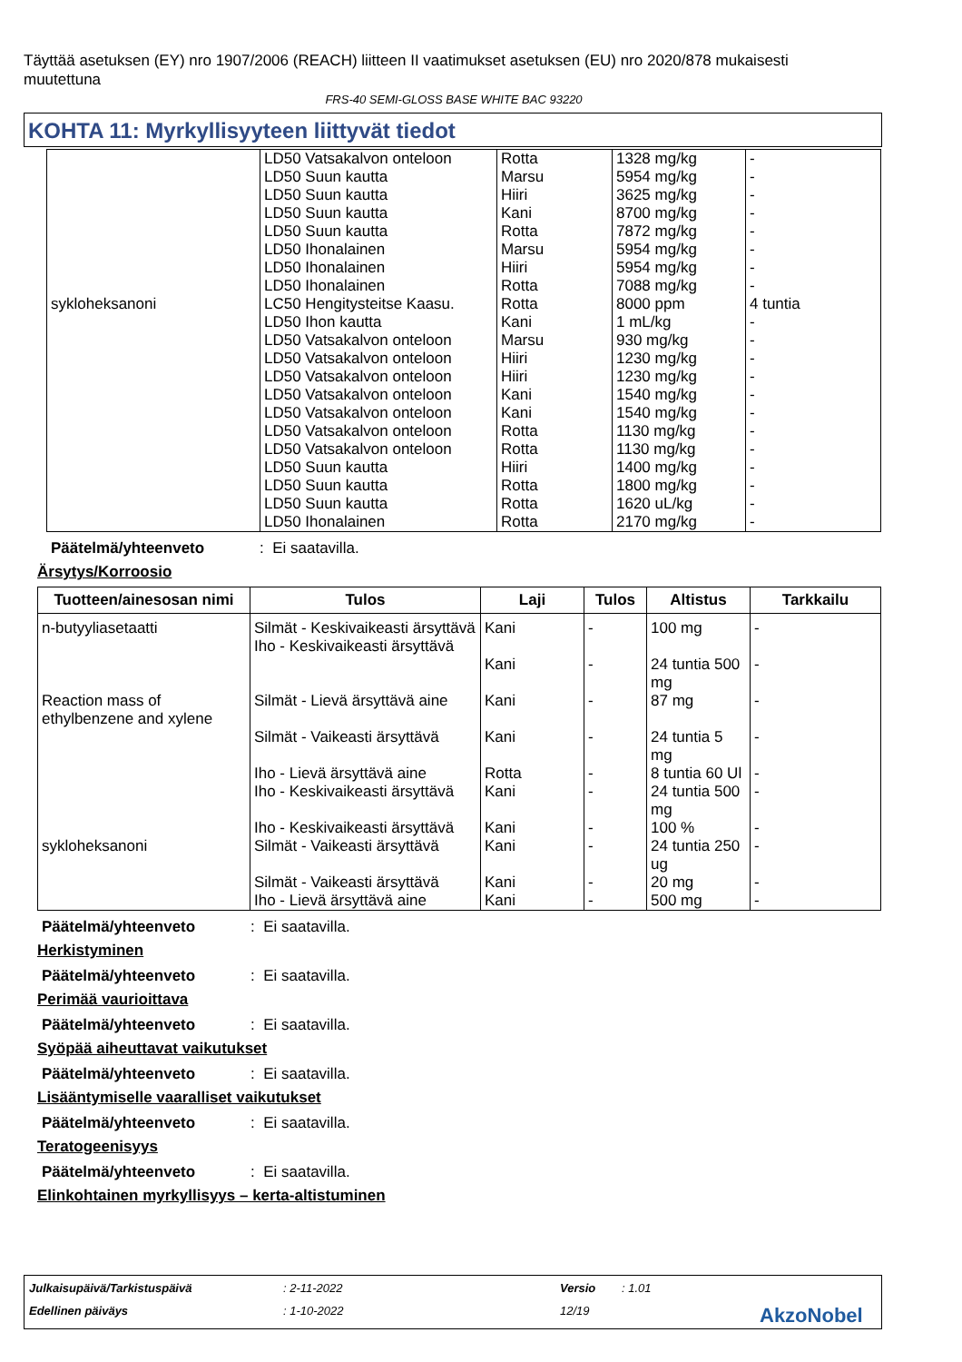Täyttää asetuksen (EY) nro 1907/2006 (REACH) liitteen II vaatimukset asetuksen (EU) nro 2020/878 mukaisesti muutettuna
FRS-40 SEMI-GLOSS BASE WHITE BAC 93220
KOHTA 11: Myrkyllisyyteen liittyvät tiedot
| | LD50 Vatsakalvon onteloon LD50 Suun kautta LD50 Suun kautta LD50 Suun kautta LD50 Suun kautta LD50 Ihonalainen LD50 Ihonalainen LD50 Ihonalainen | Rotta Marsu Hiiri Kani Rotta Marsu Hiiri Rotta | 1328 mg/kg 5954 mg/kg 3625 mg/kg 8700 mg/kg 7872 mg/kg 5954 mg/kg 5954 mg/kg 7088 mg/kg | - - - - - - - - |
| sykloheksanoni | LC50 Hengitysteitse Kaasu. LD50 Ihon kautta LD50 Vatsakalvon onteloon LD50 Vatsakalvon onteloon LD50 Vatsakalvon onteloon LD50 Vatsakalvon onteloon LD50 Vatsakalvon onteloon LD50 Vatsakalvon onteloon LD50 Vatsakalvon onteloon LD50 Suun kautta LD50 Suun kautta LD50 Suun kautta LD50 Ihonalainen | Rotta Kani Marsu Hiiri Hiiri Kani Kani Rotta Rotta Hiiri Rotta Rotta Rotta | 8000 ppm 1 mL/kg 930 mg/kg 1230 mg/kg 1230 mg/kg 1540 mg/kg 1540 mg/kg 1130 mg/kg 1130 mg/kg 1400 mg/kg 1800 mg/kg 1620 uL/kg 2170 mg/kg | 4 tuntia - - - - - - - - - - - - |
Päätelmä/yhteenveto: Ei saatavilla.
Ärsytys/Korroosio
| Tuotteen/ainesosan nimi | Tulos | Laji | Tulos | Altistus | Tarkkailu |
| --- | --- | --- | --- | --- | --- |
| n-butyyliasetaatti | Silmät - Keskivaikeasti ärsyttävä Iho - Keskivaikeasti ärsyttävä | Kani Kani | - - | 100 mg 24 tuntia 500 mg | - - |
| Reaction mass of ethylbenzene and xylene | Silmät - Lievä ärsyttävä aine Silmät - Vaikeasti ärsyttävä Iho - Lievä ärsyttävä aine Iho - Keskivaikeasti ärsyttävä Iho - Keskivaikeasti ärsyttävä | Kani Kani Rotta Kani Kani | - - - - - | 87 mg 24 tuntia 5 mg 8 tuntia 60 Ul 24 tuntia 500 mg 100 % | - - - - - |
| sykloheksanoni | Silmät - Vaikeasti ärsyttävä Silmät - Vaikeasti ärsyttävä Iho - Lievä ärsyttävä aine | Kani Kani Kani | - - - | 24 tuntia 250 ug 20 mg 500 mg | - - - |
Päätelmä/yhteenveto: Ei saatavilla.
Herkistyminen
Päätelmä/yhteenveto: Ei saatavilla.
Perimää vaurioittava
Päätelmä/yhteenveto: Ei saatavilla.
Syöpää aiheuttavat vaikutukset
Päätelmä/yhteenveto: Ei saatavilla.
Lisääntymiselle vaaralliset vaikutukset
Päätelmä/yhteenveto: Ei saatavilla.
Teratogeenisyys
Päätelmä/yhteenveto: Ei saatavilla.
Elinkohtainen myrkyllisyys – kerta-altistuminen
Julkaisupäivä/Tarkistuspäivä: 2-11-2022 Versio: 1.01
Edellinen päiväys: 1-10-2022 12/19 AkzoNobel